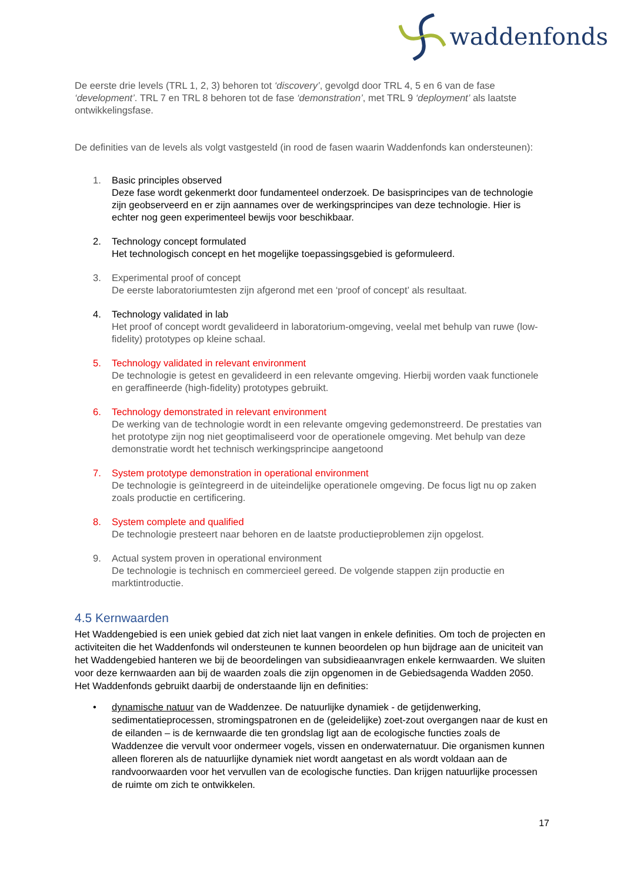waddenfonds
De eerste drie levels (TRL 1, 2, 3) behoren tot ‘discovery’, gevolgd door TRL 4, 5 en 6 van de fase ‘development’. TRL 7 en TRL 8 behoren tot de fase ‘demonstration’, met TRL 9 ‘deployment’ als laatste ontwikkelingsfase.
De definities van de levels als volgt vastgesteld (in rood de fasen waarin Waddenfonds kan ondersteunen):
1. Basic principles observed
Deze fase wordt gekenmerkt door fundamenteel onderzoek. De basisprincipes van de technologie zijn geobserveerd en er zijn aannames over de werkingsprincipes van deze technologie. Hier is echter nog geen experimenteel bewijs voor beschikbaar.
2. Technology concept formulated
Het technologisch concept en het mogelijke toepassingsgebied is geformuleerd.
3. Experimental proof of concept
De eerste laboratoriumtesten zijn afgerond met een ‘proof of concept’ als resultaat.
4. Technology validated in lab
Het proof of concept wordt gevalideerd in laboratorium-omgeving, veelal met behulp van ruwe (low-fidelity) prototypes op kleine schaal.
5. Technology validated in relevant environment
De technologie is getest en gevalideerd in een relevante omgeving. Hierbij worden vaak functionele en geraffineerde (high-fidelity) prototypes gebruikt.
6. Technology demonstrated in relevant environment
De werking van de technologie wordt in een relevante omgeving gedemonstreerd. De prestaties van het prototype zijn nog niet geoptimaliseerd voor de operationele omgeving. Met behulp van deze demonstratie wordt het technisch werkingsprincipe aangetoond
7. System prototype demonstration in operational environment
De technologie is geïntegreerd in de uiteindelijke operationele omgeving. De focus ligt nu op zaken zoals productie en certificering.
8. System complete and qualified
De technologie presteert naar behoren en de laatste productieproblemen zijn opgelost.
9. Actual system proven in operational environment
De technologie is technisch en commercieel gereed. De volgende stappen zijn productie en marktintroductie.
4.5 Kernwaarden
Het Waddengebied is een uniek gebied dat zich niet laat vangen in enkele definities. Om toch de projecten en activiteiten die het Waddenfonds wil ondersteunen te kunnen beoordelen op hun bijdrage aan de uniciteit van het Waddengebied hanteren we bij de beoordelingen van subsidieaanvragen enkele kernwaarden. We sluiten voor deze kernwaarden aan bij de waarden zoals die zijn opgenomen in de Gebiedsagenda Wadden 2050. Het Waddenfonds gebruikt daarbij de onderstaande lijn en definities:
• dynamische natuur van de Waddenzee. De natuurlijke dynamiek - de getijdenwerking, sedimentatieprocessen, stromingspatronen en de (geleidelijke) zoet-zout overgangen naar de kust en de eilanden – is de kernwaarde die ten grondslag ligt aan de ecologische functies zoals de Waddenzee die vervult voor ondermeer vogels, vissen en onderwaternatuur. Die organismen kunnen alleen floreren als de natuurlijke dynamiek niet wordt aangetast en als wordt voldaan aan de randvoorwaarden voor het vervullen van de ecologische functies. Dan krijgen natuurlijke processen de ruimte om zich te ontwikkelen.
17